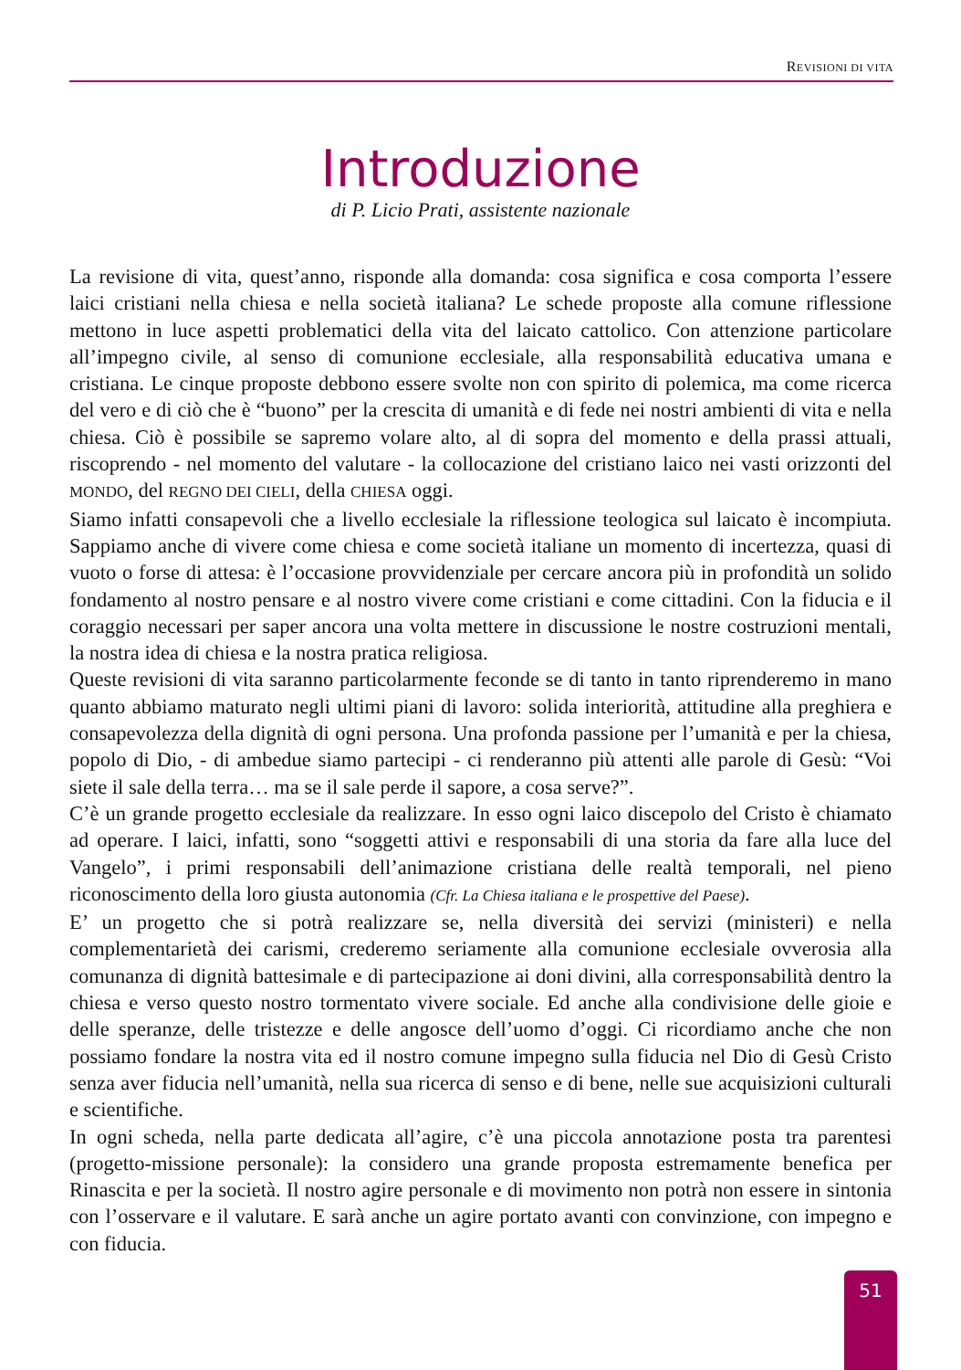REVISIONI DI VITA
Introduzione
di P. Licio Prati, assistente nazionale
La revisione di vita, quest’anno, risponde alla domanda: cosa significa e cosa comporta l’essere laici cristiani nella chiesa e nella società italiana? Le schede proposte alla comune riflessione mettono in luce aspetti problematici della vita del laicato cattolico. Con attenzione particolare all’impegno civile, al senso di comunione ecclesiale, alla responsabilità educativa umana e cristiana. Le cinque proposte debbono essere svolte non con spirito di polemica, ma come ricerca del vero e di ciò che è “buono” per la crescita di umanità e di fede nei nostri ambienti di vita e nella chiesa. Ciò è possibile se sapremo volare alto, al di sopra del momento e della prassi attuali, riscoprendo - nel momento del valutare - la collocazione del cristiano laico nei vasti orizzonti del MONDO, del REGNO DEI CIELI, della CHIESA oggi.
Siamo infatti consapevoli che a livello ecclesiale la riflessione teologica sul laicato è incompiuta. Sappiamo anche di vivere come chiesa e come società italiane un momento di incertezza, quasi di vuoto o forse di attesa: è l’occasione provvidenziale per cercare ancora più in profondità un solido fondamento al nostro pensare e al nostro vivere come cristiani e come cittadini. Con la fiducia e il coraggio necessari per saper ancora una volta mettere in discussione le nostre costruzioni mentali, la nostra idea di chiesa e la nostra pratica religiosa.
Queste revisioni di vita saranno particolarmente feconde se di tanto in tanto riprenderemo in mano quanto abbiamo maturato negli ultimi piani di lavoro: solida interiorità, attitudine alla preghiera e consapevolezza della dignità di ogni persona. Una profonda passione per l’umanità e per la chiesa, popolo di Dio, - di ambedue siamo partecipi - ci renderanno più attenti alle parole di Gesù: “Voi siete il sale della terra… ma se il sale perde il sapore, a cosa serve?”.
C’è un grande progetto ecclesiale da realizzare. In esso ogni laico discepolo del Cristo è chiamato ad operare. I laici, infatti, sono “soggetti attivi e responsabili di una storia da fare alla luce del Vangelo”, i primi responsabili dell’animazione cristiana delle realtà temporali, nel pieno riconoscimento della loro giusta autonomia (Cfr. La Chiesa italiana e le prospettive del Paese).
E’ un progetto che si potrà realizzare se, nella diversità dei servizi (ministeri) e nella complementarietà dei carismi, crederemo seriamente alla comunione ecclesiale ovverosia alla comunanza di dignità battesimale e di partecipazione ai doni divini, alla corresponsabilità dentro la chiesa e verso questo nostro tormentato vivere sociale. Ed anche alla condivisione delle gioie e delle speranze, delle tristezze e delle angosce dell’uomo d’oggi. Ci ricordiamo anche che non possiamo fondare la nostra vita ed il nostro comune impegno sulla fiducia nel Dio di Gesù Cristo senza aver fiducia nell’umanità, nella sua ricerca di senso e di bene, nelle sue acquisizioni culturali e scientifiche.
In ogni scheda, nella parte dedicata all’agire, c’è una piccola annotazione posta tra parentesi (progetto-missione personale): la considero una grande proposta estremamente benefica per Rinascita e per la società. Il nostro agire personale e di movimento non potrà non essere in sintonia con l’osservare e il valutare. E sarà anche un agire portato avanti con convinzione, con impegno e con fiducia.
51